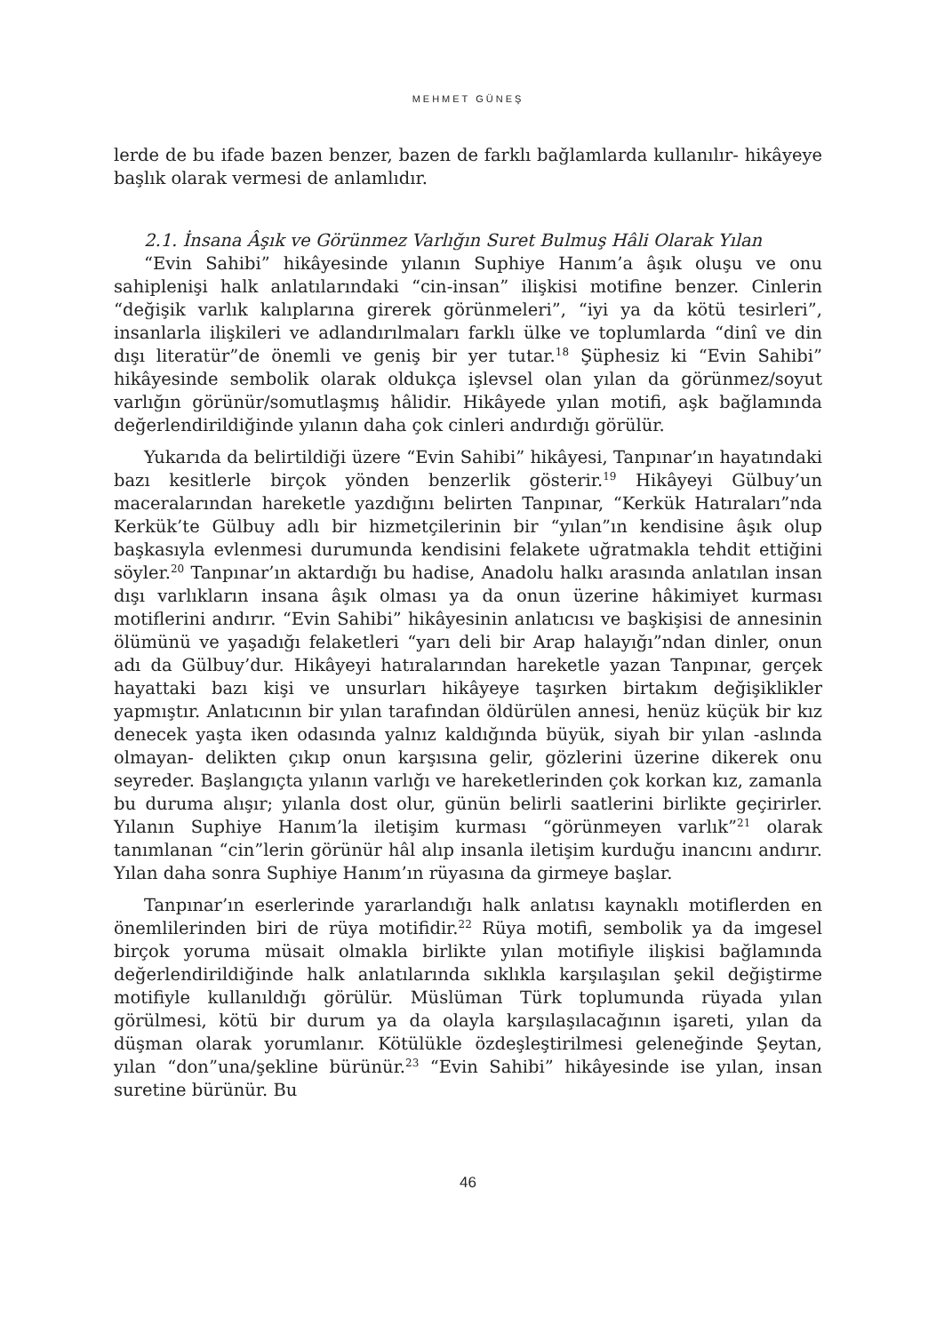MEHMET GÜNEŞ
lerde de bu ifade bazen benzer, bazen de farklı bağlamlarda kullanılır- hikâyeye başlık olarak vermesi de anlamlıdır.
2.1. İnsana Âşık ve Görünmez Varlığın Suret Bulmuş Hâli Olarak Yılan
“Evin Sahibi” hikâyesinde yılanın Suphiye Hanım’a âşık oluşu ve onu sahiplenişi halk anlatılarındaki “cin-insan” ilişkisi motifine benzer. Cinlerin “değişik varlık kalıplarına girerek görünmeleri”, “iyi ya da kötü tesirleri”, insanlarla ilişkileri ve adlandırılmaları farklı ülke ve toplumlarda “dinî ve din dışı literatür”de önemli ve geniş bir yer tutar.<sup>18</sup> Şüphesiz ki “Evin Sahibi” hikâyesinde sembolik olarak oldukça işlevsel olan yılan da görünmez/soyut varlığın görünür/somutlaşmış hâlidir. Hikâyede yılan motifi, aşk bağlamında değerlendirildiğinde yılanın daha çok cinleri andırdığı görülür.
Yukarıda da belirtildiği üzere “Evin Sahibi” hikâyesi, Tanpınar’ın hayatındaki bazı kesitlerle birçok yönden benzerlik gösterir.<sup>19</sup> Hikâyeyi Gülbuy’un maceralarından hareketle yazdığını belirten Tanpınar, “Kerkük Hatıraları”nda Kerkük’te Gülbuy adlı bir hizmetçilerinin bir “yılan”ın kendisine âşık olup başkasıyla evlenmesi durumunda kendisini felakete uğratmakla tehdit ettiğini söyler.<sup>20</sup> Tanpınar’ın aktardığı bu hadise, Anadolu halkı arasında anlatılan insan dışı varlıkların insana âşık olması ya da onun üzerine hâkimiyet kurması motiflerini andırır. “Evin Sahibi” hikâyesinin anlatıcısı ve başkişisi de annesinin ölümünü ve yaşadığı felaketleri “yarı deli bir Arap halayığı”ndan dinler, onun adı da Gülbuy’dur. Hikâyeyi hatıralarından hareketle yazan Tanpınar, gerçek hayattaki bazı kişi ve unsurları hikâyeye taşırken birtakım değişiklikler yapmıştır. Anlatıcının bir yılan tarafından öldürülen annesi, henüz küçük bir kız denecek yaşta iken odasında yalnız kaldığında büyük, siyah bir yılan -aslında olmayan- delikten çıkıp onun karşısına gelir, gözlerini üzerine dikerek onu seyreder. Başlangıçta yılanın varlığı ve hareketlerinden çok korkan kız, zamanla bu duruma alışır; yılanla dost olur, günün belirli saatlerini birlikte geçirirler. Yılanın Suphiye Hanım’la iletişim kurması “görünmeyen varlık”<sup>21</sup> olarak tanımlanan “cin”lerin görünür hâl alıp insanla iletişim kurduğu inancını andırır. Yılan daha sonra Suphiye Hanım’ın rüyasına da girmeye başlar.
Tanpınar’ın eserlerinde yararlandığı halk anlatısı kaynaklı motiflerden en önemlilerinden biri de rüya motifidir.<sup>22</sup> Rüya motifi, sembolik ya da imgesel birçok yoruma müsait olmakla birlikte yılan motifiyle ilişkisi bağlamında değerlendirildiğinde halk anlatılarında sıklıkla karşılaşılan şekil değiştirme motifiyle kullanıldığı görülür. Müslüman Türk toplumunda rüyada yılan görülmesi, kötü bir durum ya da olayla karşılaşılacağının işareti, yılan da düşman olarak yorumlanır. Kötülükle özdeşleştirilmesi geleneğinde Şeytan, yılan “don”una/şekline bürünür.<sup>23</sup> “Evin Sahibi” hikâyesinde ise yılan, insan suretine bürünür. Bu
46